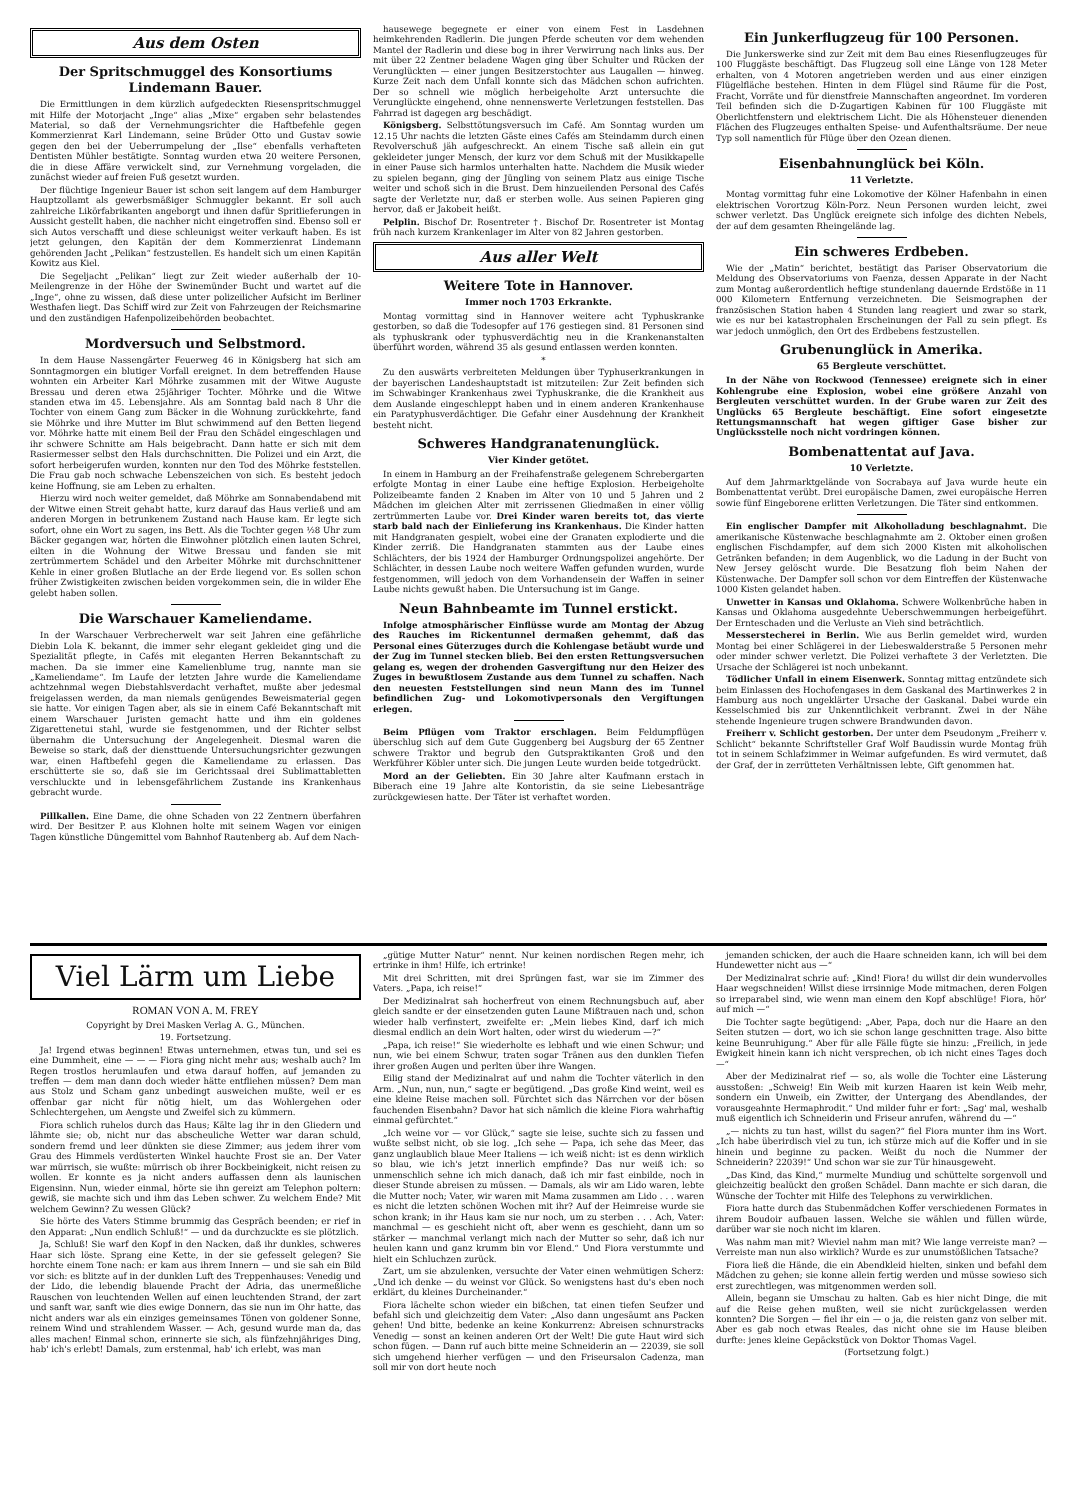Aus dem Osten
Der Spritschmuggel des Konsortiums Lindemann Bauer.
Die Ermittlungen in dem kürzlich aufgedeckten Riesenspritschmuggel mit Hilfe der Motorjacht „Inge“ alias „Mixe“ ergaben sehr belastendes Material, so daß der Vernehmungsrichter die Haftbefehle gegen Kommerzienrat Karl Lindemann, seine Brüder Otto und Gustav sowie gegen den bei der Ueberrumpelung der „Ilse“ ebenfalls verhafteten Dentisten Mühler bestätigte. Sonntag wurden etwa 20 weitere Personen, die in diese Affäre verwickelt sind, zur Vernehmung vorgeladen, die zunächst wieder auf freien Fuß gesetzt wurden.
Der flüchtige Ingenieur Bauer ist schon seit langem auf dem Hamburger Hauptzollamt als gewerbsmäßiger Schmuggler bekannt. Er soll auch zahlreiche Likörfabrikanten angeborgt und ihnen dafür Spritlieferungen in Aussicht gestellt haben, die nachher nicht eingetroffen sind. Ebenso soll er sich Autos verschafft und diese schleunigst weiter verkauft haben. Es ist jetzt gelungen, den Kapitän der dem Kommerzienrat Lindemann gehörenden Jacht „Pelikan“ festzustellen. Es handelt sich um einen Kapitän Kowitz aus Kiel.
Die Segeljacht „Pelikan“ liegt zur Zeit wieder außerhalb der 10-Meilengrenze in der Höhe der Swinemünder Bucht und wartet auf die „Inge“, ohne zu wissen, daß diese unter polizeilicher Aufsicht im Berliner Westhafen liegt. Das Schiff wird zur Zeit von Fahrzeugen der Reichsmarine und den zuständigen Hafenpolizeibehörden beobachtet.
Mordversuch und Selbstmord.
In dem Hause Nassengärter Feuerweg 46 in Königsberg hat sich am Sonntagmorgen ein blutiger Vorfall ereignet. In dem betreffenden Hause wohnten ein Arbeiter Karl Möhrke zusammen mit der Witwe Auguste Bressau und deren etwa 25jähriger Tochter. Möhrke und die Witwe standen etwa im 45. Lebensjahre. Als am Sonntag bald nach 8 Uhr die Tochter von einem Gang zum Bäcker in die Wohnung zurückkehrte, fand sie Möhrke und ihre Mutter im Blut schwimmend auf den Betten liegend vor. Möhrke hatte mit einem Beil der Frau den Schädel eingeschlagen und ihr schwere Schnitte am Hals beigebracht. Dann hatte er sich mit dem Rasiermesser selbst den Hals durchschnitten. Die Polizei und ein Arzt, die sofort herbeigerufen wurden, konnten nur den Tod des Möhrke feststellen. Die Frau gab noch schwache Lebenszeichen von sich. Es besteht jedoch keine Hoffnung, sie am Leben zu erhalten.
Hierzu wird noch weiter gemeldet, daß Möhrke am Sonnabendabend mit der Witwe einen Streit gehabt hatte, kurz darauf das Haus verließ und am anderen Morgen in betrunkenem Zustand nach Hause kam. Er legte sich sofort, ohne ein Wort zu sagen, ins Bett. Als die Tochter gegen ½8 Uhr zum Bäcker gegangen war, hörten die Einwohner plötzlich einen lauten Schrei, eilten in die Wohnung der Witwe Bressau und fanden sie mit zertrümmertem Schädel und den Arbeiter Möhrke mit durchschnittener Kehle in einer großen Blutlache an der Erde liegend vor. Es sollen schon früher Zwistigkeiten zwischen beiden vorgekommen sein, die in wilder Ehe gelebt haben sollen.
Die Warschauer Kameliendame.
In der Warschauer Verbrecherwelt war seit Jahren eine gefährliche Diebin Lola K. bekannt, die immer sehr elegant gekleidet ging und die Spezialität pflegte, in Cafés mit eleganten Herren Bekanntschaft zu machen. Da sie immer eine Kamelienblume trug, nannte man sie „Kameliendame“. Im Laufe der letzten Jahre wurde die Kameliendame achtzehnmal wegen Diebstahlsverdacht verhaftet, mußte aber jedesmal freigelassen werden, da man niemals genügendes Beweismaterial gegen sie hatte. Vor einigen Tagen aber, als sie in einem Café Bekanntschaft mit einem Warschauer Juristen gemacht hatte und ihm ein goldenes Zigarettenetui stahl, wurde sie festgenommen, und der Richter selbst übernahm die Untersuchung der Angelegenheit. Diesmal waren die Beweise so stark, daß der diensttuende Untersuchungsrichter gezwungen war, einen Haftbefehl gegen die Kameliendame zu erlassen. Das erschütterte sie so, daß sie im Gerichtssaal drei Sublimattabletten verschluckte und in lebensgefährlichem Zustande ins Krankenhaus gebracht wurde.
Pillkallen. Eine Dame, die ohne Schaden von 22 Zentnern überfahren wird. Der Besitzer P. aus Klohnen holte mit seinem Wagen vor einigen Tagen künstliche Düngemittel vom Bahnhof Rautenberg ab. Auf dem Nach-
hausewege begegnete er einer von einem Fest in Lasdehnen heimkehrenden Radlerin. Die jungen Pferde scheuten vor dem wehenden Mantel der Radlerin und diese bog in ihrer Verwirrung nach links aus. Der mit über 22 Zentner beladene Wagen ging über Schulter und Rücken der Verunglückten — einer jungen Besitzerstochter aus Laugallen — hinweg. Kurze Zeit nach dem Unfall konnte sich das Mädchen schon aufrichten. Der so schnell wie möglich herbeigeholte Arzt untersuchte die Verunglückte eingehend, ohne nennenswerte Verletzungen feststellen. Das Fahrrad ist dagegen arg beschädigt.
Königsberg. Selbsttötungsversuch im Café. Am Sonntag wurden um 12.15 Uhr nachts die letzten Gäste eines Cafés am Steindamm durch einen Revolverschuß jäh aufgeschreckt. An einem Tische saß allein ein gut gekleideter junger Mensch, der kurz vor dem Schuß mit der Musikkapelle in einer Pause sich harmlos unterhalten hatte. Nachdem die Musik wieder zu spielen begann, ging der Jüngling von seinem Platz aus einige Tische weiter und schoß sich in die Brust. Dem hinzueilenden Personal des Cafés sagte der Verletzte nur, daß er sterben wolle. Aus seinen Papieren ging hervor, daß er Jakobeit heißt.
Pelplin. Bischof Dr. Rosentreter †. Bischof Dr. Rosentreter ist Montag früh nach kurzem Krankenlager im Alter von 82 Jahren gestorben.
Aus aller Welt
Weitere Tote in Hannover.
Immer noch 1703 Erkrankte.
Montag vormittag sind in Hannover weitere acht Typhuskranke gestorben, so daß die Todesopfer auf 176 gestiegen sind. 81 Personen sind als typhuskrank oder typhusverdächtig neu in die Krankenanstalten überführt worden, während 35 als gesund entlassen werden konnten.
*
Zu den auswärts verbreiteten Meldungen über Typhuserkrankungen in der bayerischen Landeshauptstadt ist mitzuteilen: Zur Zeit befinden sich im Schwabinger Krankenhaus zwei Typhuskranke, die die Krankheit aus dem Auslande eingeschleppt haben und in einem anderen Krankenhause ein Paratyphusverdächtiger. Die Gefahr einer Ausdehnung der Krankheit besteht nicht.
Schweres Handgranatenunglück.
Vier Kinder getötet.
In einem in Hamburg an der Freihafenstraße gelegenem Schrebergarten erfolgte Montag in einer Laube eine heftige Explosion. Herbeigeholte Polizeibeamte fanden 2 Knaben im Alter von 10 und 5 Jahren und 2 Mädchen im gleichen Alter mit zerrissenen Gliedmaßen in einer völlig zertrümmerten Laube vor. Drei Kinder waren bereits tot, das vierte starb bald nach der Einlieferung ins Krankenhaus. Die Kinder hatten mit Handgranaten gespielt, wobei eine der Granaten explodierte und die Kinder zerriß. Die Handgranaten stammten aus der Laube eines Schlächters, der bis 1924 der Hamburger Ordnungspolizei angehörte. Der Schlächter, in dessen Laube noch weitere Waffen gefunden wurden, wurde festgenommen, will jedoch von dem Vorhandensein der Waffen in seiner Laube nichts gewußt haben. Die Untersuchung ist im Gange.
Neun Bahnbeamte im Tunnel erstickt.
Infolge atmosphärischer Einflüsse wurde am Montag der Abzug des Rauches im Rickentunnel dermaßen gehemmt, daß das Personal eines Güterzuges durch die Kohlengase betäubt wurde und der Zug im Tunnel stecken blieb. Bei den ersten Rettungsversuchen gelang es, wegen der drohenden Gasvergiftung nur den Heizer des Zuges in bewußtlosem Zustande aus dem Tunnel zu schaffen. Nach den neuesten Feststellungen sind neun Mann des im Tunnel befindlichen Zug- und Lokomotivpersonals den Vergiftungen erlegen.
Beim Pflügen vom Traktor erschlagen. Beim Feldumpflügen überschlug sich auf dem Gute Guggenberg bei Augsburg der 65 Zentner schwere Traktor und begrub den Gutspraktikanten Groß und den Werkführer Köbler unter sich. Die jungen Leute wurden beide totgedrückt.
Mord an der Geliebten. Ein 30 Jahre alter Kaufmann erstach in Biberach eine 19 Jahre alte Kontoristin, da sie seine Liebesanträge zurückgewiesen hatte. Der Täter ist verhaftet worden.
Ein Junkerflugzeug für 100 Personen.
Die Junkerswerke sind zur Zeit mit dem Bau eines Riesenflugzeuges für 100 Fluggäste beschäftigt. Das Flugzeug soll eine Länge von 128 Meter erhalten, von 4 Motoren angetrieben werden und aus einer einzigen Flügelfläche bestehen. Hinten in dem Flügel sind Räume für die Post, Fracht, Vorräte und für dienstfreie Mannschaften angeordnet. Im vorderen Teil befinden sich die D-Zugartigen Kabinen für 100 Fluggäste mit Oberlichtfenstern und elektrischem Licht. Die als Höhensteuer dienenden Flächen des Flugzeuges enthalten Speise- und Aufenthaltsräume. Der neue Typ soll namentlich für Flüge über den Ozean dienen.
Eisenbahnunglück bei Köln.
11 Verletzte.
Montag vormittag fuhr eine Lokomotive der Kölner Hafenbahn in einen elektrischen Vorortzug Köln-Porz. Neun Personen wurden leicht, zwei schwer verletzt. Das Unglück ereignete sich infolge des dichten Nebels, der auf dem gesamten Rheingelände lag.
Ein schweres Erdbeben.
Wie der „Matin“ berichtet, bestätigt das Pariser Observatorium die Meldung des Observatoriums von Faenza, dessen Apparate in der Nacht zum Montag außerordentlich heftige stundenlang dauernde Erdstöße in 11 000 Kilometern Entfernung verzeichneten. Die Seismographen der französischen Station haben 4 Stunden lang reagiert und zwar so stark, wie es nur bei katastrophalen Erscheinungen der Fall zu sein pflegt. Es war jedoch unmöglich, den Ort des Erdbebens festzustellen.
Grubenunglück in Amerika.
65 Bergleute verschüttet.
In der Nähe von Rockwood (Tennessee) ereignete sich in einer Kohlengrube eine Explosion, wobei eine größere Anzahl von Bergleuten verschüttet wurden. In der Grube waren zur Zeit des Unglücks 65 Bergleute beschäftigt. Eine sofort eingesetzte Rettungsmannschaft hat wegen giftiger Gase bisher zur Unglücksstelle noch nicht vordringen können.
Bombenattentat auf Java.
10 Verletzte.
Auf dem Jahrmarktgelände von Socrabaya auf Java wurde heute ein Bombenattentat verübt. Drei europäische Damen, zwei europäische Herren sowie fünf Eingeborene erlitten Verletzungen. Die Täter sind entkommen.
Ein englischer Dampfer mit Alkoholladung beschlagnahmt. Die amerikanische Küstenwache beschlagnahmte am 2. Oktober einen großen englischen Fischdampfer, auf dem sich 2000 Kisten mit alkoholischen Getränken befanden; in dem Augenblick, wo die Ladung in der Bucht von New Jersey gelöscht wurde. Die Besatzung floh beim Nahen der Küstenwache. Der Dampfer soll schon vor dem Eintreffen der Küstenwache 1000 Kisten gelandet haben.
Unwetter in Kansas und Oklahoma. Schwere Wolkenbrüche haben in Kansas und Oklahoma ausgedehnte Ueberschwemmungen herbeigeführt. Der Ernteschaden und die Verluste an Vieh sind beträchtlich.
Messerstecherei in Berlin. Wie aus Berlin gemeldet wird, wurden Montag bei einer Schlägerei in der Liebeswalderstraße 5 Personen mehr oder minder schwer verletzt. Die Polizei verhaftete 3 der Verletzten. Die Ursache der Schlägerei ist noch unbekannt.
Tödlicher Unfall in einem Eisenwerk. Sonntag mittag entzündete sich beim Einlassen des Hochofengases in dem Gaskanal des Martinwerkes 2 in Hamburg aus noch ungeklärter Ursache der Gaskanal. Dabei wurde ein Kesselschmied bis zur Unkenntlichkeit verbrannt. Zwei in der Nähe stehende Ingenieure trugen schwere Brandwunden davon.
Freiherr v. Schlicht gestorben. Der unter dem Pseudonym „Freiherr v. Schlicht“ bekannte Schriftsteller Graf Wolf Baudissin wurde Montag früh tot in seinem Schlafzimmer in Weimar aufgefunden. Es wird vermutet, daß der Graf, der in zerrütteten Verhältnissen lebte, Gift genommen hat.
Viel Lärm um Liebe
ROMAN VON A. M. FREY
Copyright by Drei Masken Verlag A. G., München.
19. Fortsetzung.
Ja! Irgend etwas beginnen! Etwas unternehmen, etwas tun, und sei es eine Dummheit, eine — — — Fiora ging nicht mehr aus; weshalb auch? Im Regen trostlos herumlaufen und etwa darauf hoffen, auf jemanden zu treffen — dem man dann doch wieder hätte entfliehen müssen? Dem man aus Stolz und Scham ganz unbedingt ausweichen mußte, weil er es offenbar gar nicht für nötig hielt, um das Wohlergehen oder Schlechtergehen, um Aengste und Zweifel sich zu kümmern.
Fiora schlich ruhelos durch das Haus; Kälte lag ihr in den Gliedern und lähmte sie; ob, nicht nur das abscheuliche Wetter war daran schuld, sondern fremd und leer dünkten sie diese Zimmer; aus jedem ihrer vom Grau des Himmels verdüsterten Winkel hauchte Frost sie an. Der Vater war mürrisch, sie wußte: mürrisch ob ihrer Bockbeinigkeit, nicht reisen zu wollen. Er konnte es ja nicht anders auffassen denn als launischen Eigensinn. Nun, wieder einmal, hörte sie ihn gereizt am Telephon poltern: gewiß, sie machte sich und ihm das Leben schwer. Zu welchem Ende? Mit welchem Gewinn? Zu wessen Glück?
Sie hörte des Vaters Stimme brummig das Gespräch beenden; er rief in den Apparat: „Nun endlich Schluß!“ — und da durchzuckte es sie plötzlich.
Ja, Schluß! Sie warf den Kopf in den Nacken, daß ihr dunkles, schweres Haar sich löste. Sprang eine Kette, in der sie gefesselt gelegen? Sie horchte einem Tone nach: er kam aus ihrem Innern — und sie sah ein Bild vor sich: es blitzte auf in der dunklen Luft des Treppenhauses: Venedig und der Lido, die lebendig blauende Pracht der Adria, das unermeßliche Rauschen von leuchtenden Wellen auf einen leuchtenden Strand, der zart und sanft war, sanft wie dies ewige Donnern, das sie nun im Ohr hatte, das nicht anders war als ein einziges gemeinsames Tönen von goldener Sonne, reinem Wind und strahlendem Wasser. — Ach, gesund wurde man da, das alles machen! Einmal schon, erinnerte sie sich, als fünfzehnjähriges Ding, hab' ich's erlebt! Damals, zum erstenmal, hab' ich erlebt, was man
„gütige Mutter Natur“ nennt. Nur keinen nordischen Regen mehr, ich ertrinke in ihm! Hilfe, ich ertrinke!
Mit drei Schritten, mit drei Sprüngen fast, war sie im Zimmer des Vaters. „Papa, ich reise!“
Der Medizinalrat sah hocherfreut von einem Rechnungsbuch auf, aber gleich sandte er der einsetzenden guten Laune Mißtrauen nach und, schon wieder halb verfinstert, zweifelte er: „Mein liebes Kind, darf ich mich diesmal endlich an dein Wort halten, oder wirst du wiederum —?“
„Papa, ich reise!“ Sie wiederholte es lebhaft und wie einen Schwur; und nun, wie bei einem Schwur, traten sogar Tränen aus den dunklen Tiefen ihrer großen Augen und perlten über ihre Wangen.
Eilig stand der Medizinalrat auf und nahm die Tochter väterlich in den Arm. „Nun, nun, nun,“ sagte er begütigend. „Das große Kind weint, weil es eine kleine Reise machen soll. Fürchtet sich das Närrchen vor der bösen fauchenden Eisenbahn? Davor hat sich nämlich die kleine Fiora wahrhaftig einmal gefürchtet.“
„Ich weine vor — vor Glück,“ sagte sie leise, suchte sich zu fassen und wußte selbst nicht, ob sie log. „Ich sehe — Papa, ich sehe das Meer, das ganz unglaublich blaue Meer Italiens — ich weiß nicht: ist es denn wirklich so blau, wie ich's jetzt innerlich empfinde? Das nur weiß ich: so unmenschlich sehne ich mich danach, daß ich mir fast einbilde, noch in dieser Stunde abreisen zu müssen. — Damals, als wir am Lido waren, lebte die Mutter noch; Vater, wir waren mit Mama zusammen am Lido . . . waren es nicht die letzten schönen Wochen mit ihr? Auf der Heimreise wurde sie schon krank; in ihr Haus kam sie nur noch, um zu sterben . . . Ach, Vater: manchmal — es geschieht nicht oft, aber wenn es geschieht, dann um so stärker — manchmal verlangt mich nach der Mutter so sehr, daß ich nur heulen kann und ganz krumm bin vor Elend.“ Und Fiora verstummte und hielt ein Schluchzen zurück.
Zart, um sie abzulenken, versuchte der Vater einen wehmütigen Scherz: „Und ich denke — du weinst vor Glück. So wenigstens hast du's eben noch erklärt, du kleines Durcheinander.“
Fiora lächelte schon wieder ein bißchen, tat einen tiefen Seufzer und befahl sich und gleichzeitig dem Vater: „Also dann ungesäumt ans Packen gehen! Und bitte, bedenke an keine Konkurrenz: Abreisen schnurstracks Venedig — sonst an keinen anderen Ort der Welt! Die gute Haut wird sich schon fügen. — Dann ruf auch bitte meine Schneiderin an — 22039, sie soll sich umgehend hierher verfügen — und den Friseursalon Cadenza, man soll mir von dort heute noch
jemanden schicken, der auch die Haare schneiden kann, ich will bei dem Hundewetter nicht aus —“
Der Medizinalrat schrie auf: „Kind! Fiora! du willst dir dein wundervolles Haar wegschneiden! Willst diese irrsinnige Mode mitmachen, deren Folgen so irreparabel sind, wie wenn man einem den Kopf abschlüge! Fiora, hör' auf mich —“
Die Tochter sagte begütigend: „Aber, Papa, doch nur die Haare an den Seiten stutzen — dort, wo ich sie schon lange geschnitten trage. Also bitte keine Beunruhigung.“ Aber für alle Fälle fügte sie hinzu: „Freilich, in jede Ewigkeit hinein kann ich nicht versprechen, ob ich nicht eines Tages doch —“
Aber der Medizinalrat rief — so, als wolle die Tochter eine Lästerung ausstoßen: „Schweig! Ein Weib mit kurzen Haaren ist kein Weib mehr, sondern ein Unweib, ein Zwitter, der Untergang des Abendlandes, der vorausgeahnte Hermaphrodit.“ Und milder fuhr er fort: „Sag' mal, weshalb muß eigentlich ich Schneiderin und Friseur anrufen, während du —“
„— nichts zu tun hast, willst du sagen?“ fiel Fiora munter ihm ins Wort. „Ich habe überirdisch viel zu tun, ich stürze mich auf die Koffer und in sie hinein und beginne zu packen. Weißt du noch die Nummer der Schneiderin? 22039!“ Und schon war sie zur Tür hinausgeweht.
„Das Kind, das Kind,“ murmelte Mundiug und schüttelte sorgenvoll und gleichzeitig bealückt den großen Schädel. Dann machte er sich daran, die Wünsche der Tochter mit Hilfe des Telephons zu verwirklichen.
Fiora hatte durch das Stubenmädchen Koffer verschiedenen Formates in ihrem Boudoir aufbauen lassen. Welche sie wählen und füllen würde, darüber war sie noch nicht im klaren.
Was nahm man mit? Wieviel nahm man mit? Wie lange verreiste man? — Verreiste man nun also wirklich? Wurde es zur unumstößlichen Tatsache?
Fiora ließ die Hände, die ein Abendkleid hielten, sinken und befahl dem Mädchen zu gehen; sie konne allein fertig werden und müsse sowieso sich erst zurechtlegen, was mitgenommen werden soll.
Allein, begann sie Umschau zu halten. Gab es hier nicht Dinge, die mit auf die Reise gehen mußten, weil sie nicht zurückgelassen werden konnten? Die Sorgen — fiel ihr ein — o ja, die reisten ganz von selber mit. Aber es gab noch etwas Reales, das nicht ohne sie im Hause bleiben durfte: jenes kleine Gepäckstück von Doktor Thomas Vagel.
(Fortsetzung folgt.)